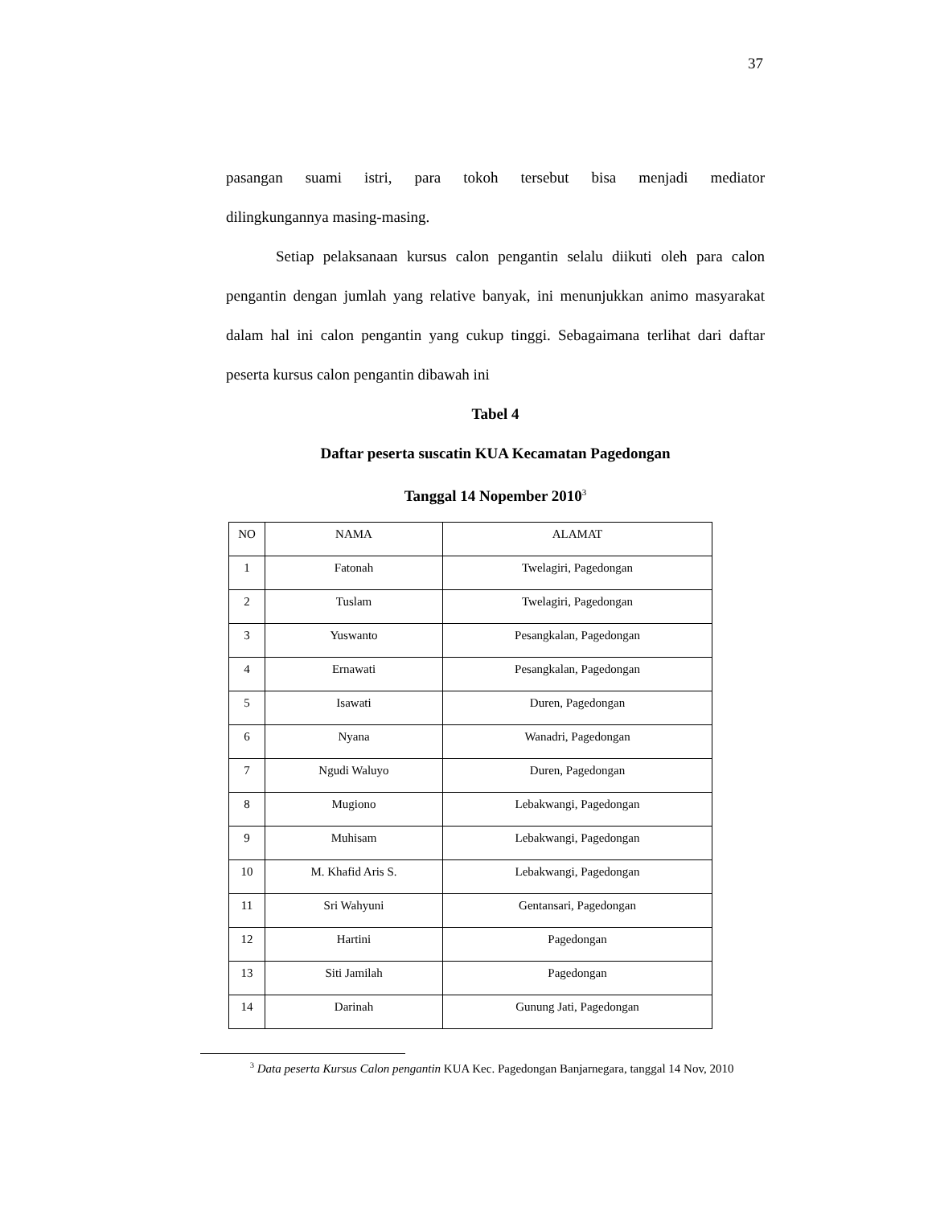37
pasangan suami istri, para tokoh tersebut bisa menjadi mediator
dilingkungannya masing-masing.
Setiap pelaksanaan kursus calon pengantin selalu diikuti oleh para calon pengantin dengan jumlah yang relative banyak, ini menunjukkan animo masyarakat dalam hal ini calon pengantin yang cukup tinggi. Sebagaimana terlihat dari daftar peserta kursus calon pengantin dibawah ini
Tabel 4
Daftar peserta suscatin KUA Kecamatan Pagedongan
Tanggal 14 Nopember 2010<sup>3</sup>
| NO | NAMA | ALAMAT |
| --- | --- | --- |
| 1 | Fatonah | Twelagiri, Pagedongan |
| 2 | Tuslam | Twelagiri, Pagedongan |
| 3 | Yuswanto | Pesangkalan, Pagedongan |
| 4 | Ernawati | Pesangkalan, Pagedongan |
| 5 | Isawati | Duren, Pagedongan |
| 6 | Nyana | Wanadri, Pagedongan |
| 7 | Ngudi Waluyo | Duren, Pagedongan |
| 8 | Mugiono | Lebakwangi, Pagedongan |
| 9 | Muhisam | Lebakwangi, Pagedongan |
| 10 | M. Khafid Aris S. | Lebakwangi, Pagedongan |
| 11 | Sri Wahyuni | Gentansari, Pagedongan |
| 12 | Hartini | Pagedongan |
| 13 | Siti Jamilah | Pagedongan |
| 14 | Darinah | Gunung Jati, Pagedongan |
<sup>3</sup> Data peserta Kursus Calon pengantin KUA Kec. Pagedongan Banjarnegara, tanggal 14 Nov, 2010